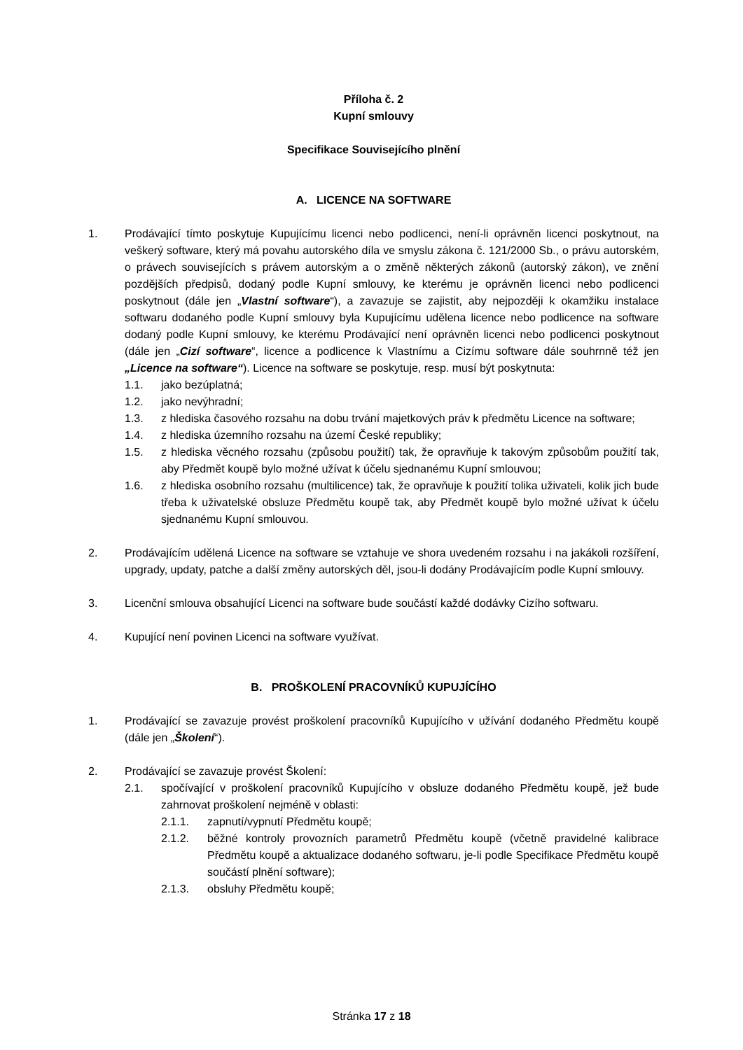Příloha č. 2
Kupní smlouvy
Specifikace Souvisejícího plnění
A. LICENCE NA SOFTWARE
1. Prodávající tímto poskytuje Kupujícímu licenci nebo podlicenci, není-li oprávněn licenci poskytnout, na veškerý software, který má povahu autorského díla ve smyslu zákona č. 121/2000 Sb., o právu autorském, o právech souvisejících s právem autorským a o změně některých zákonů (autorský zákon), ve znění pozdějších předpisů, dodaný podle Kupní smlouvy, ke kterému je oprávněn licenci nebo podlicenci poskytnout (dále jen „Vlastní software“), a zavazuje se zajistit, aby nejpozději k okamžiku instalace softwaru dodaného podle Kupní smlouvy byla Kupujícímu udělena licence nebo podlicence na software dodaný podle Kupní smlouvy, ke kterému Prodávající není oprávněn licenci nebo podlicenci poskytnout (dále jen „Cizí software“, licence a podlicence k Vlastnímu a Cizímu software dále souhrnně též jen „Licence na software“). Licence na software se poskytuje, resp. musí být poskytnuta:
1.1. jako bezúplatná;
1.2. jako nevýhradní;
1.3. z hlediska časového rozsahu na dobu trvání majetkových práv k předmětu Licence na software;
1.4. z hlediska územního rozsahu na území České republiky;
1.5. z hlediska věcného rozsahu (způsobu použití) tak, že opravňuje k takovým způsobům použití tak, aby Předmět koupě bylo možné užívat k účelu sjednanému Kupní smlouvou;
1.6. z hlediska osobního rozsahu (multilicence) tak, že opravňuje k použití tolika uživateli, kolik jich bude třeba k uživatelské obsluze Předmětu koupě tak, aby Předmět koupě bylo možné užívat k účelu sjednanému Kupní smlouvou.
2. Prodávajícím udělená Licence na software se vztahuje ve shora uvedeném rozsahu i na jakákoli rozšíření, upgrady, updaty, patche a další změny autorských děl, jsou-li dodány Prodávajícím podle Kupní smlouvy.
3. Licenční smlouva obsahující Licenci na software bude součástí každé dodávky Cizího softwaru.
4. Kupující není povinen Licenci na software využívat.
B. PROŠKOLENÍ PRACOVNÍKŮ KUPUJÍCÍHO
1. Prodávající se zavazuje provést proškolení pracovníků Kupujícího v užívání dodaného Předmětu koupě (dále jen „Školení“).
2. Prodávající se zavazuje provést Školení:
2.1. spočívající v proškolení pracovníků Kupujícího v obsluze dodaného Předmětu koupě, jež bude zahrnovat proškolení nejméně v oblasti:
2.1.1. zapnutí/vypnutí Předmětu koupě;
2.1.2. běžné kontroly provozních parametrů Předmětu koupě (včetně pravidelné kalibrace Předmětu koupě a aktualizace dodaného softwaru, je-li podle Specifikace Předmětu koupě součástí plnění software);
2.1.3. obsluhy Předmětu koupě;
Stránka 17 z 18